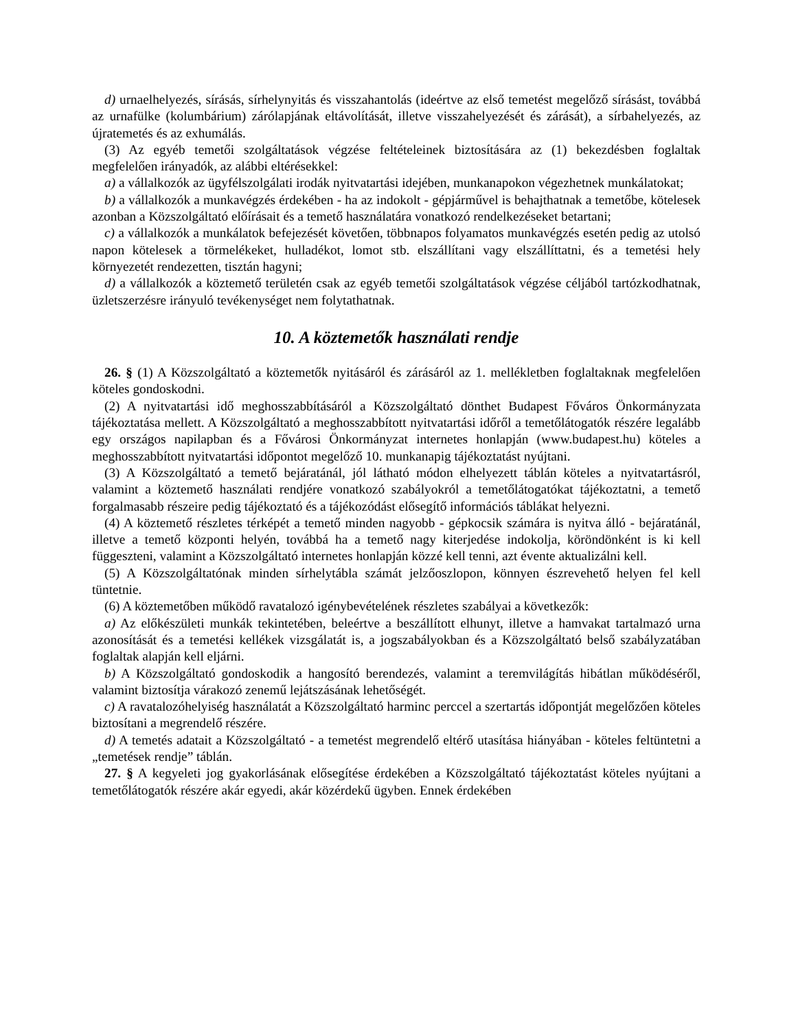d) urnaelhelyezés, sírásás, sírhelynyitás és visszahantolás (ideértve az első temetést megelőző sírásást, továbbá az urnafülke (kolumbárium) zárólapjának eltávolítását, illetve visszahelyezését és zárását), a sírbahelyezés, az újratemetés és az exhumálás.
(3) Az egyéb temetői szolgáltatások végzése feltételeinek biztosítására az (1) bekezdésben foglaltak megfelelően irányadók, az alábbi eltérésekkel:
a) a vállalkozók az ügyfélszolgálati irodák nyitvatartási idejében, munkanapokon végezhetnek munkálatokat;
b) a vállalkozók a munkavégzés érdekében - ha az indokolt - gépjárművel is behajthatnak a temetőbe, kötelesek azonban a Közszolgáltató előírásait és a temető használatára vonatkozó rendelkezéseket betartani;
c) a vállalkozók a munkálatok befejezését követően, többnapos folyamatos munkavégzés esetén pedig az utolsó napon kötelesek a törmelékeket, hulladékot, lomot stb. elszállítani vagy elszállíttatni, és a temetési hely környezetét rendezetten, tisztán hagyni;
d) a vállalkozók a köztemető területén csak az egyéb temetői szolgáltatások végzése céljából tartózkodhatnak, üzletszerzésre irányuló tevékenységet nem folytathatnak.
10. A köztemetők használati rendje
26. § (1) A Közszolgáltató a köztemetők nyitásáról és zárásáról az 1. mellékletben foglaltaknak megfelelően köteles gondoskodni.
(2) A nyitvatartási idő meghosszabbításáról a Közszolgáltató dönthet Budapest Főváros Önkormányzata tájékoztatása mellett. A Közszolgáltató a meghosszabbított nyitvatartási időről a temetőlátogatók részére legalább egy országos napilapban és a Fővárosi Önkormányzat internetes honlapján (www.budapest.hu) köteles a meghosszabbított nyitvatartási időpontot megelőző 10. munkanapig tájékoztatást nyújtani.
(3) A Közszolgáltató a temető bejáratánál, jól látható módon elhelyezett táblán köteles a nyitvatartásról, valamint a köztemető használati rendjére vonatkozó szabályokról a temetőlátogatókat tájékoztatni, a temető forgalmasabb részeire pedig tájékoztató és a tájékozódást elősegítő információs táblákat helyezni.
(4) A köztemető részletes térképét a temető minden nagyobb - gépkocsik számára is nyitva álló - bejáratánál, illetve a temető központi helyén, továbbá ha a temető nagy kiterjedése indokolja, köröndönként is ki kell függeszteni, valamint a Közszolgáltató internetes honlapján közzé kell tenni, azt évente aktualizálni kell.
(5) A Közszolgáltatónak minden sírhelytábla számát jelzőoszlopon, könnyen észrevehető helyen fel kell tüntetnie.
(6) A köztemetőben működő ravatalozó igénybevételének részletes szabályai a következők:
a) Az előkészületi munkák tekintetében, beleértve a beszállított elhunyt, illetve a hamvakat tartalmazó urna azonosítását és a temetési kellékek vizsgálatát is, a jogszabályokban és a Közszolgáltató belső szabályzatában foglaltak alapján kell eljárni.
b) A Közszolgáltató gondoskodik a hangosító berendezés, valamint a teremvilágítás hibátlan működéséről, valamint biztosítja várakozó zenemű lejátszásának lehetőségét.
c) A ravatalozóhelyiség használatát a Közszolgáltató harminc perccel a szertartás időpontját megelőzően köteles biztosítani a megrendelő részére.
d) A temetés adatait a Közszolgáltató - a temetést megrendelő eltérő utasítása hiányában - köteles feltüntetni a „temetések rendje” táblán.
27. § A kegyeleti jog gyakorlásának elősegítése érdekében a Közszolgáltató tájékoztatást köteles nyújtani a temetőlátogatók részére akár egyedi, akár közérdekű ügyben. Ennek érdekében